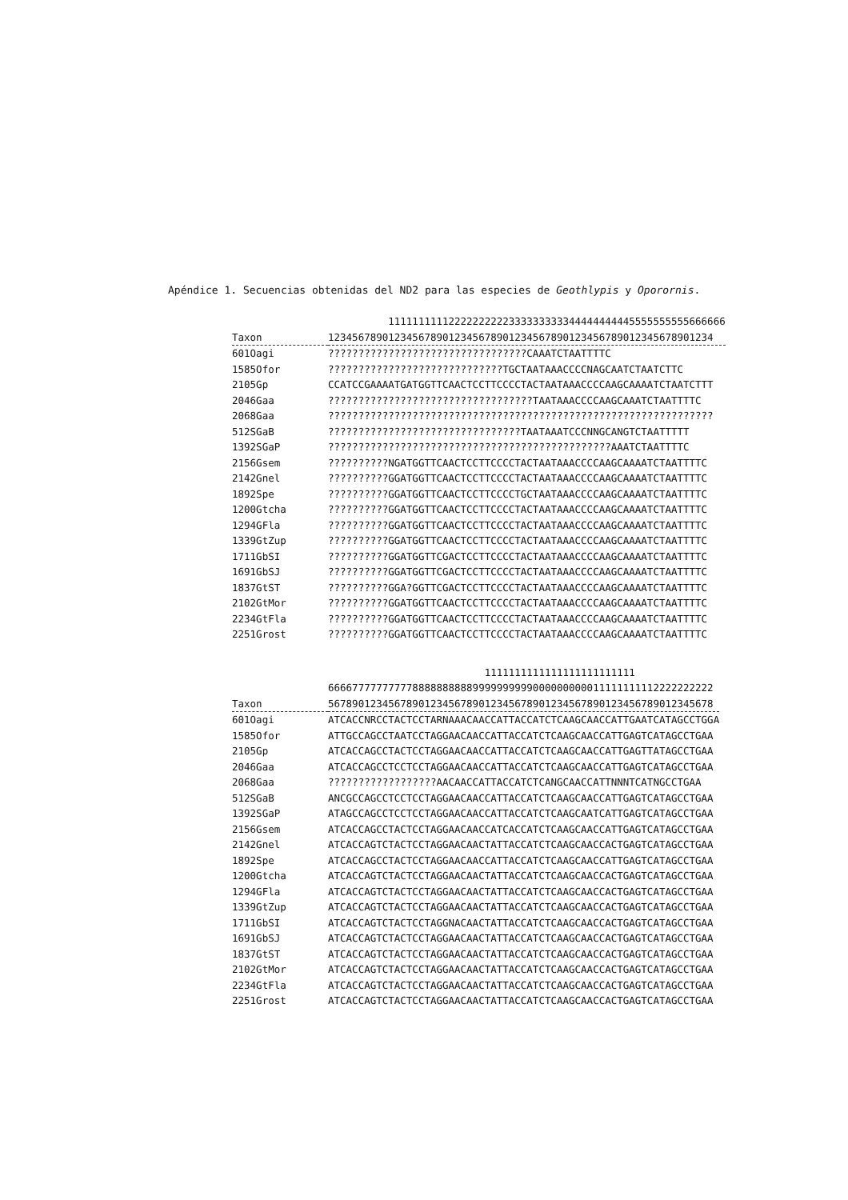Apéndice 1. Secuencias obtenidas del ND2 para las especies de Geothlypis y Oporornis.
| | 11111111112222222222333333333344444444445555555555666666 |
| --- | --- |
| Taxon | 1234567890123456789012345678901234567890123456789012345678901234 |
| 601Oagi | ?????????????????????????????????CAAATCTAATTTTC |
| 1585Ofor | ?????????????????????????????TGCTAATAAACCCCNAGCAATCTAATCTTC |
| 2105Gp | CCATCCGAAAATGATGGTTCAACTCCTTCCCCTACTAATAAACCCCAAGCAAAATCTAATCTTT |
| 2046Gaa | ??????????????????????????????????TAATAAACCCCAAGCAAATCTAATTTTC |
| 2068Gaa | ???????????????????????????????????????????????????????????????? |
| 512SGaB | ????????????????????????????????TAATAAATCCCNNGCANGTCTAATTTTT |
| 1392SGaP | ???????????????????????????????????????????????AAATCTAATTTTC |
| 2156Gsem | ??????????NGATGGTTCAACTCCTTCCCCTACTAATAAACCCCAAGCAAAATCTAATTTTC |
| 2142Gnel | ??????????GGATGGTTCAACTCCTTCCCCTACTAATAAACCCCAAGCAAAATCTAATTTTC |
| 1892Spe | ??????????GGATGGTTCAACTCCTTCCCCTGCTAATAAACCCCAAGCAAAATCTAATTTTC |
| 1200Gtcha | ??????????GGATGGTTCAACTCCTTCCCCTACTAATAAACCCCAAGCAAAATCTAATTTTC |
| 1294GFla | ??????????GGATGGTTCAACTCCTTCCCCTACTAATAAACCCCAAGCAAAATCTAATTTTC |
| 1339GtZup | ??????????GGATGGTTCAACTCCTTCCCCTACTAATAAACCCCAAGCAAAATCTAATTTTC |
| 1711GbSI | ??????????GGATGGTTCGACTCCTTCCCCTACTAATAAACCCCAAGCAAAATCTAATTTTC |
| 1691GbSJ | ??????????GGATGGTTCGACTCCTTCCCCTACTAATAAACCCCAAGCAAAATCTAATTTTC |
| 1837GtST | ??????????GGA?GGTTCGACTCCTTCCCCTACTAATAAACCCCAAGCAAAATCTAATTTTC |
| 2102GtMor | ??????????GGATGGTTCAACTCCTTCCCCTACTAATAAACCCCAAGCAAAATCTAATTTTC |
| 2234GtFla | ??????????GGATGGTTCAACTCCTTCCCCTACTAATAAACCCCAAGCAAAATCTAATTTTC |
| 2251Grost | ??????????GGATGGTTCAACTCCTTCCCCTACTAATAAACCCCAAGCAAAATCTAATTTTC |
| | 1111111111111111111111111 |
| --- | --- |
| | 6666777777777788888888889999999999000000000011111111112222222222 |
| Taxon | 5678901234567890123456789012345678901234567890123456789012345678 |
| 601Oagi | ATCACCNRCCTACTCCTARNAAACAACCATTACCATCTCAAGCAACCATTGAATCATAGCCTGGA |
| 1585Ofor | ATTGCCAGCCTAATCCTAGGAACAACCATTACCATCTCAAGCAACCATTGAGTCATAGCCTGAA |
| 2105Gp | ATCACCAGCCTACTCCTAGGAACAACCATTACCATCTCAAGCAACCATTGAGTTATAGCCTGAA |
| 2046Gaa | ATCACCAGCCTCCTCCTAGGAACAACCATTACCATCTCAAGCAACCATTGAGTCATAGCCTGAA |
| 2068Gaa | ??????????????????AACAACCATTACCATCTCANGCAACCATTNNNTCATNGCCTGAA |
| 512SGaB | ANCGCCAGCCTCCTCCTAGGAACAACCATTACCATCTCAAGCAACCATTGAGTCATAGCCTGAA |
| 1392SGaP | ATAGCCAGCCTCCTCCTAGGAACAACCATTACCATCTCAAGCAATCATTGAGTCATAGCCTGAA |
| 2156Gsem | ATCACCAGCCTACTCCTAGGAACAACCATCACCATCTCAAGCAACCATTGAGTCATAGCCTGAA |
| 2142Gnel | ATCACCAGTCTACTCCTAGGAACAACTATTACCATCTCAAGCAACCACTGAGTCATAGCCTGAA |
| 1892Spe | ATCACCAGCCTACTCCTAGGAACAACCATTACCATCTCAAGCAACCATTGAGTCATAGCCTGAA |
| 1200Gtcha | ATCACCAGTCTACTCCTAGGAACAACTATTACCATCTCAAGCAACCACTGAGTCATAGCCTGAA |
| 1294GFla | ATCACCAGTCTACTCCTAGGAACAACTATTACCATCTCAAGCAACCACTGAGTCATAGCCTGAA |
| 1339GtZup | ATCACCAGTCTACTCCTAGGAACAACTATTACCATCTCAAGCAACCACTGAGTCATAGCCTGAA |
| 1711GbSI | ATCACCAGTCTACTCCTAGGNACAACTATTACCATCTCAAGCAACCACTGAGTCATAGCCTGAA |
| 1691GbSJ | ATCACCAGTCTACTCCTAGGAACAACTATTACCATCTCAAGCAACCACTGAGTCATAGCCTGAA |
| 1837GtST | ATCACCAGTCTACTCCTAGGAACAACTATTACCATCTCAAGCAACCACTGAGTCATAGCCTGAA |
| 2102GtMor | ATCACCAGTCTACTCCTAGGAACAACTATTACCATCTCAAGCAACCACTGAGTCATAGCCTGAA |
| 2234GtFla | ATCACCAGTCTACTCCTAGGAACAACTATTACCATCTCAAGCAACCACTGAGTCATAGCCTGAA |
| 2251Grost | ATCACCAGTCTACTCCTAGGAACAACTATTACCATCTCAAGCAACCACTGAGTCATAGCCTGAA |